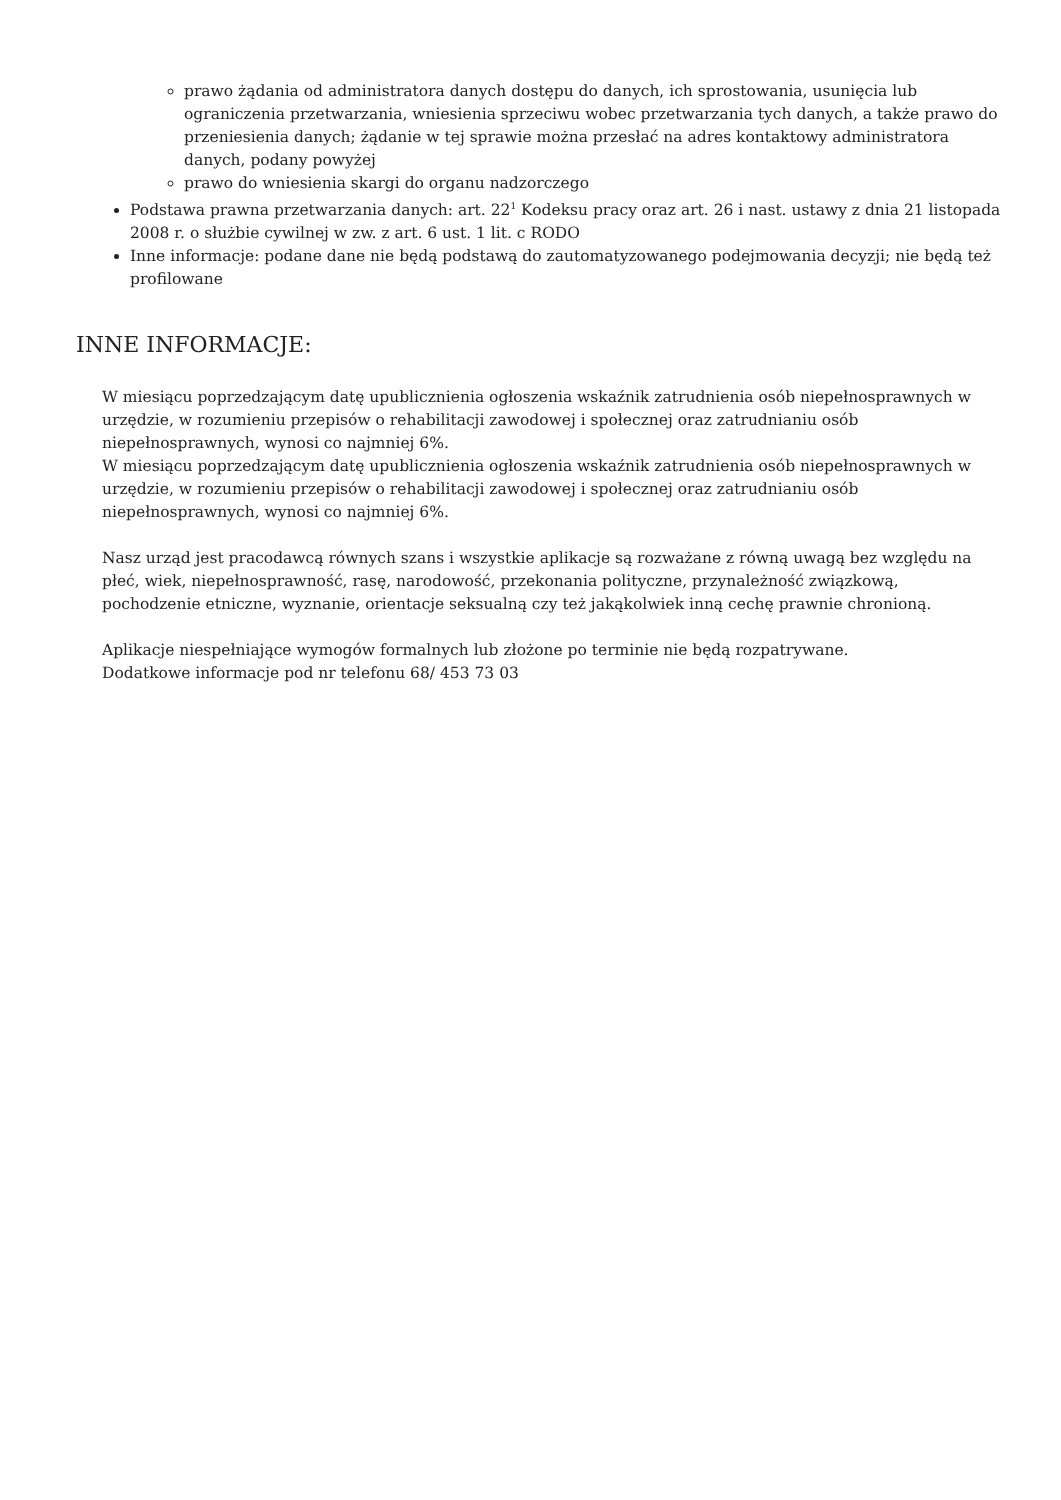prawo żądania od administratora danych dostępu do danych, ich sprostowania, usunięcia lub ograniczenia przetwarzania, wniesienia sprzeciwu wobec przetwarzania tych danych, a także prawo do przeniesienia danych; żądanie w tej sprawie można przesłać na adres kontaktowy administratora danych, podany powyżej
prawo do wniesienia skargi do organu nadzorczego
Podstawa prawna przetwarzania danych: art. 22<sup>1</sup> Kodeksu pracy oraz art. 26 i nast. ustawy z dnia 21 listopada 2008 r. o służbie cywilnej w zw. z art. 6 ust. 1 lit. c RODO
Inne informacje: podane dane nie będą podstawą do zautomatyzowanego podejmowania decyzji; nie będą też profilowane
INNE INFORMACJE:
W miesiącu poprzedzającym datę upublicznienia ogłoszenia wskaźnik zatrudnienia osób niepełnosprawnych w urzędzie, w rozumieniu przepisów o rehabilitacji zawodowej i społecznej oraz zatrudnianiu osób niepełnosprawnych, wynosi co najmniej 6%.
W miesiącu poprzedzającym datę upublicznienia ogłoszenia wskaźnik zatrudnienia osób niepełnosprawnych w urzędzie, w rozumieniu przepisów o rehabilitacji zawodowej i społecznej oraz zatrudnianiu osób niepełnosprawnych, wynosi co najmniej 6%.
Nasz urząd jest pracodawcą równych szans i wszystkie aplikacje są rozważane z równą uwagą bez względu na płeć, wiek, niepełnosprawność, rasę, narodowość, przekonania polityczne, przynależność związkową, pochodzenie etniczne, wyznanie, orientacje seksualną czy też jakąkolwiek inną cechę prawnie chronioną.
Aplikacje niespełniające wymogów formalnych lub złożone po terminie nie będą rozpatrywane.
Dodatkowe informacje pod nr telefonu 68/ 453 73 03